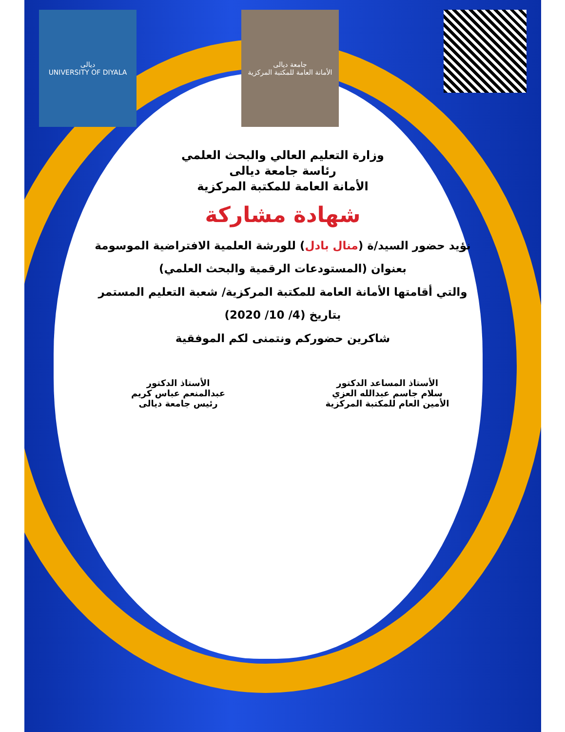ديالى
UNIVERSITY OF DIYALA
جامعة ديالى
الأمانة العامة للمكتبة المركزية
وزارة التعليم العالي والبحث العلمي
رئاسة جامعة ديالى
الأمانة العامة للمكتبة المركزية
شهادة مشاركة
نؤيد حضور السيد/ة (منال بادل) للورشة العلمية الافتراضية الموسومة
بعنوان (المستودعات الرقمية والبحث العلمي)
والتي أقامتها الأمانة العامة للمكتبة المركزية/ شعبة التعليم المستمر
بتاريخ (4/ 10/ 2020)
شاكرين حضوركم ونتمنى لكم الموفقية
الأستاذ المساعد الدكتور
سلام جاسم عبدالله العزي
الأمين العام للمكتبة المركزية
الأستاذ الدكتور
عبدالمنعم عباس كريم
رئيس جامعة ديالى